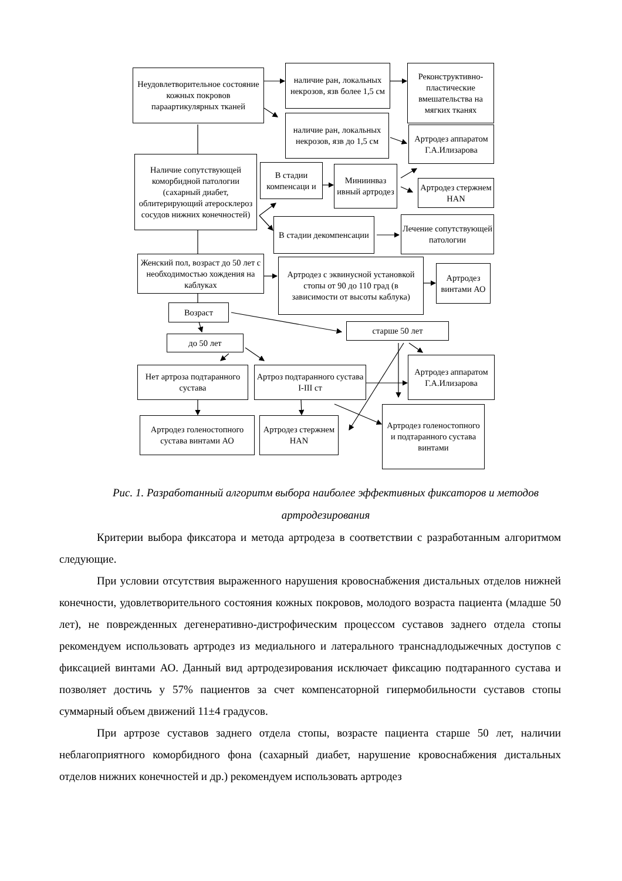Неудовлетворительное состояние кожных покровов параартикулярных тканей
наличие ран, локальных некрозов, язв более 1,5 см
Реконструктивно-пластические вмешательства на мягких тканях
наличие ран, локальных некрозов, язв до 1,5 см
Артродез аппаратом Г.А.Илизарова
Наличие сопутствующей коморбидной патологии (сахарный диабет, облитерирующий атеросклероз сосудов нижних конечностей)
В стадии компенсаци и
Миниинваз ивный артродез
Артродез стержнем HAN
В стадии декомпенсации
Лечение сопутствующей патологии
Женский пол, возраст до 50 лет с необходимостью хождения на каблуках
Артродез с эквинусной установкой стопы от 90 до 110 град (в зависимости от высоты каблука)
Артродез винтами АО
Возраст
старше 50 лет
до 50 лет
Нет артроза подтаранного сустава
Артроз подтаранного сустава I-III ст
Артродез аппаратом Г.А.Илизарова
Артродез голеностопного сустава винтами АО
Артродез стержнем HAN
Артродез голеностопного и подтаранного сустава винтами
Рис. 1. Разработанный алгоритм выбора наиболее эффективных фиксаторов и методов артродезирования
Критерии выбора фиксатора и метода артродеза в соответствии с разработанным алгоритмом следующие.
При условии отсутствия выраженного нарушения кровоснабжения дистальных отделов нижней конечности, удовлетворительного состояния кожных покровов, молодого возраста пациента (младше 50 лет), не поврежденных дегенеративно-дистрофическим процессом суставов заднего отдела стопы рекомендуем использовать артродез из медиального и латерального транснадлодыжечных доступов с фиксацией винтами АО. Данный вид артродезирования исключает фиксацию подтаранного сустава и позволяет достичь у 57% пациентов за счет компенсаторной гипермобильности суставов стопы суммарный объем движений 11±4 градусов.
При артрозе суставов заднего отдела стопы, возрасте пациента старше 50 лет, наличии неблагоприятного коморбидного фона (сахарный диабет, нарушение кровоснабжения дистальных отделов нижних конечностей и др.) рекомендуем использовать артродез